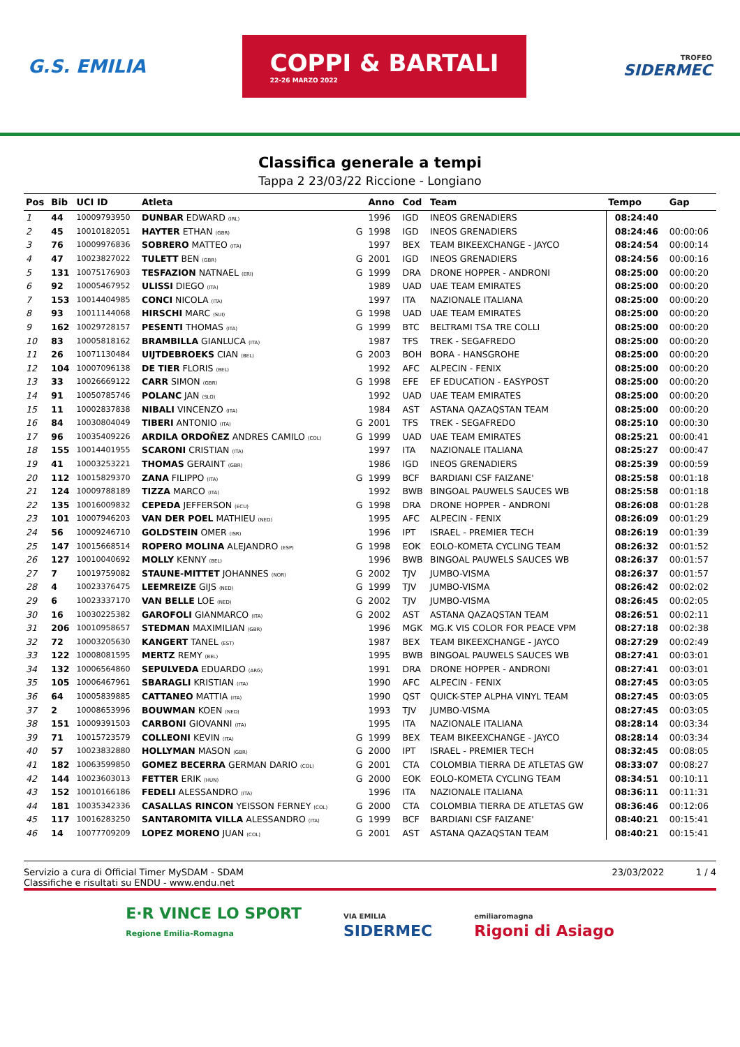G.S. EMILIA
COPPI & BARTALI
22-26 MARZO 2022
TROFEO
SIDERMEC
Classifica generale a tempi
Tappa 2 23/03/22 Riccione - Longiano
| Pos | Bib | UCI ID | Atleta | | Anno | Cod | Team | Tempo | Gap |
| --- | --- | --- | --- | --- | --- | --- | --- | --- | --- |
| 1 | 44 | 10009793950 | DUNBAR EDWARD (IRL) | | 1996 | IGD | INEOS GRENADIERS | 08:24:40 | |
| 2 | 45 | 10010182051 | HAYTER ETHAN (GBR) | G | 1998 | IGD | INEOS GRENADIERS | 08:24:46 | 00:00:06 |
| 3 | 76 | 10009976836 | SOBRERO MATTEO (ITA) | | 1997 | BEX | TEAM BIKEEXCHANGE - JAYCO | 08:24:54 | 00:00:14 |
| 4 | 47 | 10023827022 | TULETT BEN (GBR) | G | 2001 | IGD | INEOS GRENADIERS | 08:24:56 | 00:00:16 |
| 5 | 131 | 10075176903 | TESFAZION NATNAEL (ERI) | G | 1999 | DRA | DRONE HOPPER - ANDRONI | 08:25:00 | 00:00:20 |
| 6 | 92 | 10005467952 | ULISSI DIEGO (ITA) | | 1989 | UAD | UAE TEAM EMIRATES | 08:25:00 | 00:00:20 |
| 7 | 153 | 10014404985 | CONCI NICOLA (ITA) | | 1997 | ITA | NAZIONALE ITALIANA | 08:25:00 | 00:00:20 |
| 8 | 93 | 10011144068 | HIRSCHI MARC (SUI) | G | 1998 | UAD | UAE TEAM EMIRATES | 08:25:00 | 00:00:20 |
| 9 | 162 | 10029728157 | PESENTI THOMAS (ITA) | G | 1999 | BTC | BELTRAMI TSA TRE COLLI | 08:25:00 | 00:00:20 |
| 10 | 83 | 10005818162 | BRAMBILLA GIANLUCA (ITA) | | 1987 | TFS | TREK - SEGAFREDO | 08:25:00 | 00:00:20 |
| 11 | 26 | 10071130484 | UIJTDEBROEKS CIAN (BEL) | G | 2003 | BOH | BORA - HANSGROHE | 08:25:00 | 00:00:20 |
| 12 | 104 | 10007096138 | DE TIER FLORIS (BEL) | | 1992 | AFC | ALPECIN - FENIX | 08:25:00 | 00:00:20 |
| 13 | 33 | 10026669122 | CARR SIMON (GBR) | G | 1998 | EFE | EF EDUCATION - EASYPOST | 08:25:00 | 00:00:20 |
| 14 | 91 | 10050785746 | POLANC JAN (SLO) | | 1992 | UAD | UAE TEAM EMIRATES | 08:25:00 | 00:00:20 |
| 15 | 11 | 10002837838 | NIBALI VINCENZO (ITA) | | 1984 | AST | ASTANA QAZAQSTAN TEAM | 08:25:00 | 00:00:20 |
| 16 | 84 | 10030804049 | TIBERI ANTONIO (ITA) | G | 2001 | TFS | TREK - SEGAFREDO | 08:25:10 | 00:00:30 |
| 17 | 96 | 10035409226 | ARDILA ORDOÑEZ ANDRES CAMILO (COL) | G | 1999 | UAD | UAE TEAM EMIRATES | 08:25:21 | 00:00:41 |
| 18 | 155 | 10014401955 | SCARONI CRISTIAN (ITA) | | 1997 | ITA | NAZIONALE ITALIANA | 08:25:27 | 00:00:47 |
| 19 | 41 | 10003253221 | THOMAS GERAINT (GBR) | | 1986 | IGD | INEOS GRENADIERS | 08:25:39 | 00:00:59 |
| 20 | 112 | 10015829370 | ZANA FILIPPO (ITA) | G | 1999 | BCF | BARDIANI CSF FAIZANE' | 08:25:58 | 00:01:18 |
| 21 | 124 | 10009788189 | TIZZA MARCO (ITA) | | 1992 | BWB | BINGOAL PAUWELS SAUCES WB | 08:25:58 | 00:01:18 |
| 22 | 135 | 10016009832 | CEPEDA JEFFERSON (ECU) | G | 1998 | DRA | DRONE HOPPER - ANDRONI | 08:26:08 | 00:01:28 |
| 23 | 101 | 10007946203 | VAN DER POEL MATHIEU (NED) | | 1995 | AFC | ALPECIN - FENIX | 08:26:09 | 00:01:29 |
| 24 | 56 | 10009246710 | GOLDSTEIN OMER (ISR) | | 1996 | IPT | ISRAEL - PREMIER TECH | 08:26:19 | 00:01:39 |
| 25 | 147 | 10015668514 | ROPERO MOLINA ALEJANDRO (ESP) | G | 1998 | EOK | EOLO-KOMETA CYCLING TEAM | 08:26:32 | 00:01:52 |
| 26 | 127 | 10010040692 | MOLLY KENNY (BEL) | | 1996 | BWB | BINGOAL PAUWELS SAUCES WB | 08:26:37 | 00:01:57 |
| 27 | 7 | 10019759082 | STAUNE-MITTET JOHANNES (NOR) | G | 2002 | TJV | JUMBO-VISMA | 08:26:37 | 00:01:57 |
| 28 | 4 | 10023376475 | LEEMREIZE GIJS (NED) | G | 1999 | TJV | JUMBO-VISMA | 08:26:42 | 00:02:02 |
| 29 | 6 | 10023337170 | VAN BELLE LOE (NED) | G | 2002 | TJV | JUMBO-VISMA | 08:26:45 | 00:02:05 |
| 30 | 16 | 10030225382 | GAROFOLI GIANMARCO (ITA) | G | 2002 | AST | ASTANA QAZAQSTAN TEAM | 08:26:51 | 00:02:11 |
| 31 | 206 | 10010958657 | STEDMAN MAXIMILIAN (GBR) | | 1996 | MGK | MG.K VIS COLOR FOR PEACE VPM | 08:27:18 | 00:02:38 |
| 32 | 72 | 10003205630 | KANGERT TANEL (EST) | | 1987 | BEX | TEAM BIKEEXCHANGE - JAYCO | 08:27:29 | 00:02:49 |
| 33 | 122 | 10008081595 | MERTZ REMY (BEL) | | 1995 | BWB | BINGOAL PAUWELS SAUCES WB | 08:27:41 | 00:03:01 |
| 34 | 132 | 10006564860 | SEPULVEDA EDUARDO (ARG) | | 1991 | DRA | DRONE HOPPER - ANDRONI | 08:27:41 | 00:03:01 |
| 35 | 105 | 10006467961 | SBARAGLI KRISTIAN (ITA) | | 1990 | AFC | ALPECIN - FENIX | 08:27:45 | 00:03:05 |
| 36 | 64 | 10005839885 | CATTANEO MATTIA (ITA) | | 1990 | QST | QUICK-STEP ALPHA VINYL TEAM | 08:27:45 | 00:03:05 |
| 37 | 2 | 10008653996 | BOUWMAN KOEN (NED) | | 1993 | TJV | JUMBO-VISMA | 08:27:45 | 00:03:05 |
| 38 | 151 | 10009391503 | CARBONI GIOVANNI (ITA) | | 1995 | ITA | NAZIONALE ITALIANA | 08:28:14 | 00:03:34 |
| 39 | 71 | 10015723579 | COLLEONI KEVIN (ITA) | G | 1999 | BEX | TEAM BIKEEXCHANGE - JAYCO | 08:28:14 | 00:03:34 |
| 40 | 57 | 10023832880 | HOLLYMAN MASON (GBR) | G | 2000 | IPT | ISRAEL - PREMIER TECH | 08:32:45 | 00:08:05 |
| 41 | 182 | 10063599850 | GOMEZ BECERRA GERMAN DARIO (COL) | G | 2001 | CTA | COLOMBIA TIERRA DE ATLETAS GW | 08:33:07 | 00:08:27 |
| 42 | 144 | 10023603013 | FETTER ERIK (HUN) | G | 2000 | EOK | EOLO-KOMETA CYCLING TEAM | 08:34:51 | 00:10:11 |
| 43 | 152 | 10010166186 | FEDELI ALESSANDRO (ITA) | | 1996 | ITA | NAZIONALE ITALIANA | 08:36:11 | 00:11:31 |
| 44 | 181 | 10035342336 | CASALLAS RINCON YEISSON FERNEY (COL) | G | 2000 | CTA | COLOMBIA TIERRA DE ATLETAS GW | 08:36:46 | 00:12:06 |
| 45 | 117 | 10016283250 | SANTAROMITA VILLA ALESSANDRO (ITA) | G | 1999 | BCF | BARDIANI CSF FAIZANE' | 08:40:21 | 00:15:41 |
| 46 | 14 | 10077709209 | LOPEZ MORENO JUAN (COL) | G | 2001 | AST | ASTANA QAZAQSTAN TEAM | 08:40:21 | 00:15:41 |
Servizio a cura di Official Timer MySDAM - SDAM
Classifiche e risultati su ENDU - www.endu.net
23/03/2022 1 / 4
E·R VINCE LO SPORT
Regione Emilia-Romagna
VIA EMILIA
SIDERMEC
emiliaromagna
Rigoni di Asiago